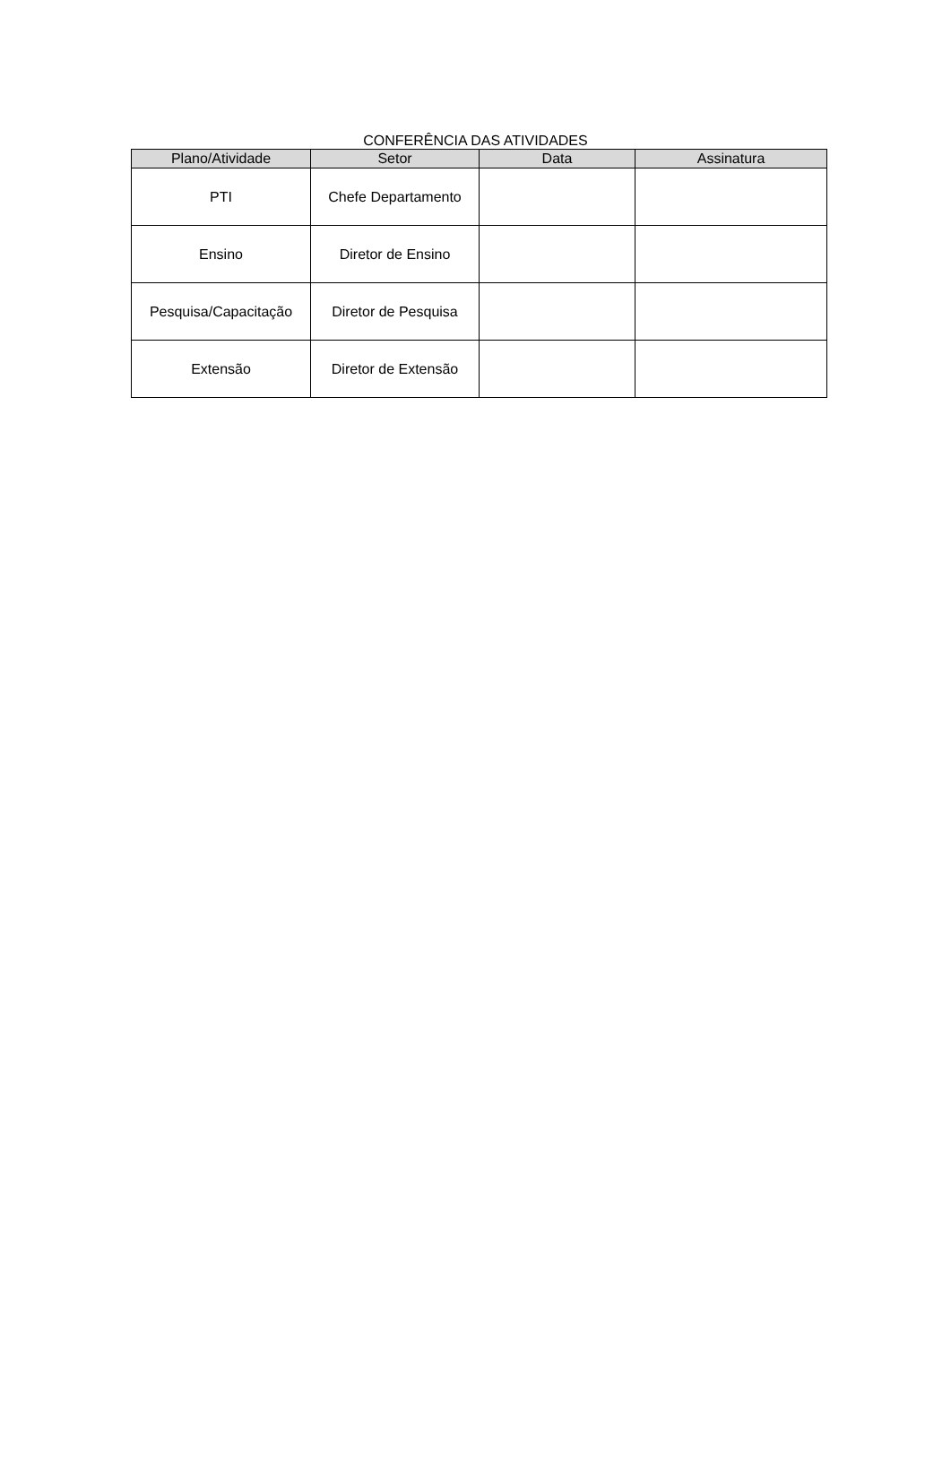CONFERÊNCIA DAS ATIVIDADES
| Plano/Atividade | Setor | Data | Assinatura |
| --- | --- | --- | --- |
| PTI | Chefe Departamento | | |
| Ensino | Diretor de Ensino | | |
| Pesquisa/Capacitação | Diretor de Pesquisa | | |
| Extensão | Diretor de Extensão | | |